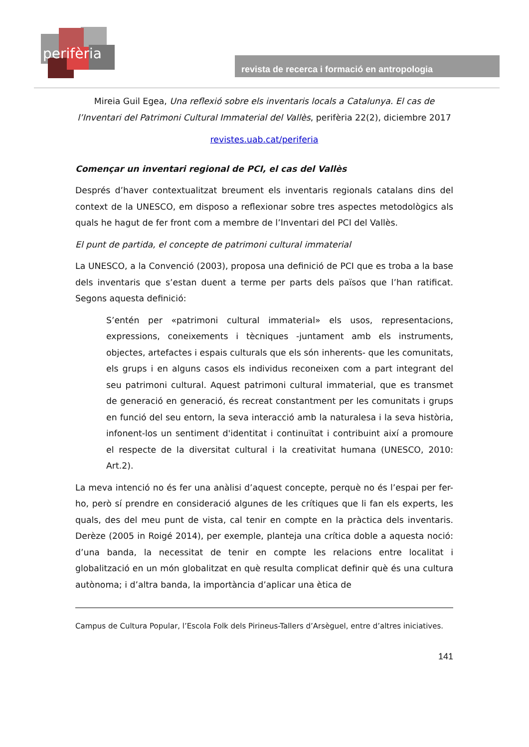perifèria
revista de recerca i formació en antropologia
Mireia Guil Egea, Una reflexió sobre els inventaris locals a Catalunya. El cas de l’Inventari del Patrimoni Cultural Immaterial del Vallès, perifèria 22(2), diciembre 2017
revistes.uab.cat/periferia
Començar un inventari regional de PCI, el cas del Vallès
Després d’haver contextualitzat breument els inventaris regionals catalans dins del context de la UNESCO, em disposo a reflexionar sobre tres aspectes metodològics als quals he hagut de fer front com a membre de l’Inventari del PCI del Vallès.
El punt de partida, el concepte de patrimoni cultural immaterial
La UNESCO, a la Convenció (2003), proposa una definició de PCI que es troba a la base dels inventaris que s’estan duent a terme per parts dels països que l’han ratificat. Segons aquesta definició:
S’entén per «patrimoni cultural immaterial» els usos, representacions, expressions, coneixements i tècniques -juntament amb els instruments, objectes, artefactes i espais culturals que els són inherents- que les comunitats, els grups i en alguns casos els individus reconeixen com a part integrant del seu patrimoni cultural. Aquest patrimoni cultural immaterial, que es transmet de generació en generació, és recreat constantment per les comunitats i grups en funció del seu entorn, la seva interacció amb la naturalesa i la seva història, infonent-los un sentiment d'identitat i continuïtat i contribuint així a promoure el respecte de la diversitat cultural i la creativitat humana (UNESCO, 2010: Art.2).
La meva intenció no és fer una anàlisi d’aquest concepte, perquè no és l’espai per fer-ho, però sí prendre en consideració algunes de les crítiques que li fan els experts, les quals, des del meu punt de vista, cal tenir en compte en la pràctica dels inventaris. Derèze (2005 in Roigé 2014), per exemple, planteja una crítica doble a aquesta noció: d’una banda, la necessitat de tenir en compte les relacions entre localitat i globalització en un món globalitzat en què resulta complicat definir què és una cultura autònoma; i d’altra banda, la importància d’aplicar una ètica de
Campus de Cultura Popular, l’Escola Folk dels Pirineus-Tallers d’Arsèguel, entre d’altres iniciatives.
141